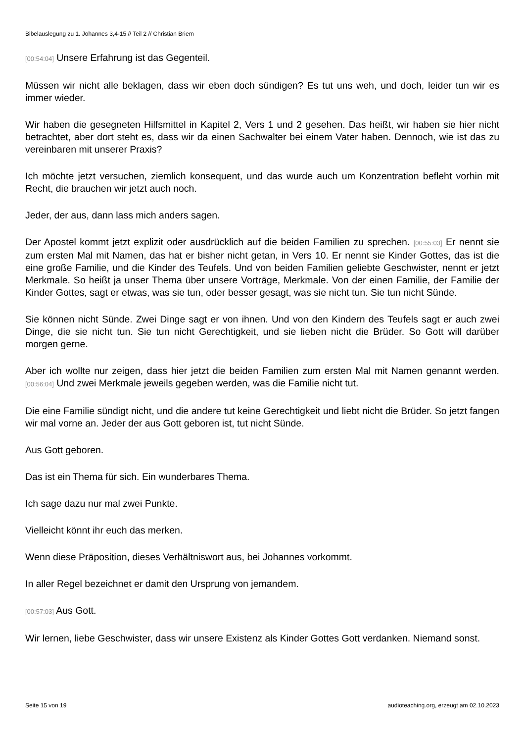Bibelauslegung zu 1. Johannes 3,4-15 // Teil 2 // Christian Briem
[00:54:04] Unsere Erfahrung ist das Gegenteil.
Müssen wir nicht alle beklagen, dass wir eben doch sündigen? Es tut uns weh, und doch, leider tun wir es immer wieder.
Wir haben die gesegneten Hilfsmittel in Kapitel 2, Vers 1 und 2 gesehen. Das heißt, wir haben sie hier nicht betrachtet, aber dort steht es, dass wir da einen Sachwalter bei einem Vater haben. Dennoch, wie ist das zu vereinbaren mit unserer Praxis?
Ich möchte jetzt versuchen, ziemlich konsequent, und das wurde auch um Konzentration befleht vorhin mit Recht, die brauchen wir jetzt auch noch.
Jeder, der aus, dann lass mich anders sagen.
Der Apostel kommt jetzt explizit oder ausdrücklich auf die beiden Familien zu sprechen. [00:55:03] Er nennt sie zum ersten Mal mit Namen, das hat er bisher nicht getan, in Vers 10. Er nennt sie Kinder Gottes, das ist die eine große Familie, und die Kinder des Teufels. Und von beiden Familien geliebte Geschwister, nennt er jetzt Merkmale. So heißt ja unser Thema über unsere Vorträge, Merkmale. Von der einen Familie, der Familie der Kinder Gottes, sagt er etwas, was sie tun, oder besser gesagt, was sie nicht tun. Sie tun nicht Sünde.
Sie können nicht Sünde. Zwei Dinge sagt er von ihnen. Und von den Kindern des Teufels sagt er auch zwei Dinge, die sie nicht tun. Sie tun nicht Gerechtigkeit, und sie lieben nicht die Brüder. So Gott will darüber morgen gerne.
Aber ich wollte nur zeigen, dass hier jetzt die beiden Familien zum ersten Mal mit Namen genannt werden. [00:56:04] Und zwei Merkmale jeweils gegeben werden, was die Familie nicht tut.
Die eine Familie sündigt nicht, und die andere tut keine Gerechtigkeit und liebt nicht die Brüder. So jetzt fangen wir mal vorne an. Jeder der aus Gott geboren ist, tut nicht Sünde.
Aus Gott geboren.
Das ist ein Thema für sich. Ein wunderbares Thema.
Ich sage dazu nur mal zwei Punkte.
Vielleicht könnt ihr euch das merken.
Wenn diese Präposition, dieses Verhältniswort aus, bei Johannes vorkommt.
In aller Regel bezeichnet er damit den Ursprung von jemandem.
[00:57:03] Aus Gott.
Wir lernen, liebe Geschwister, dass wir unsere Existenz als Kinder Gottes Gott verdanken. Niemand sonst.
Seite 15 von 19 audioteaching.org, erzeugt am 02.10.2023